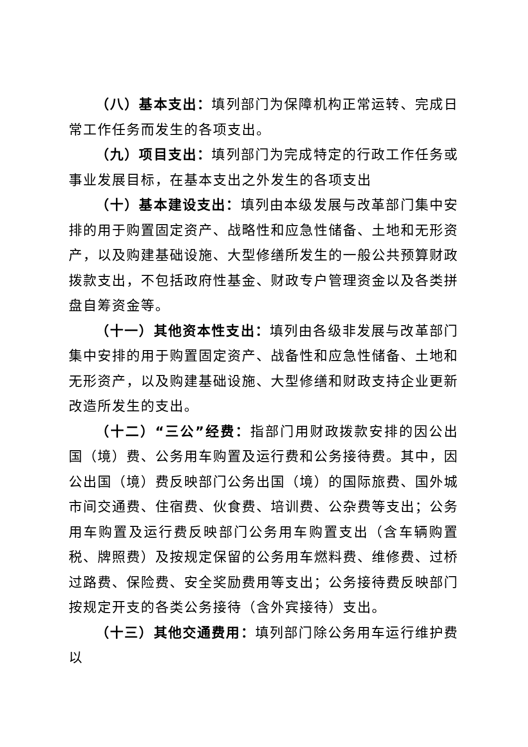（八）基本支出：填列部门为保障机构正常运转、完成日常工作任务而发生的各项支出。
（九）项目支出：填列部门为完成特定的行政工作任务或事业发展目标，在基本支出之外发生的各项支出
（十）基本建设支出：填列由本级发展与改革部门集中安排的用于购置固定资产、战略性和应急性储备、土地和无形资产，以及购建基础设施、大型修缮所发生的一般公共预算财政拨款支出，不包括政府性基金、财政专户管理资金以及各类拼盘自筹资金等。
（十一）其他资本性支出：填列由各级非发展与改革部门集中安排的用于购置固定资产、战备性和应急性储备、土地和无形资产，以及购建基础设施、大型修缮和财政支持企业更新改造所发生的支出。
（十二）“三公”经费：指部门用财政拨款安排的因公出国（境）费、公务用车购置及运行费和公务接待费。其中，因公出国（境）费反映部门公务出国（境）的国际旅费、国外城市间交通费、住宿费、伙食费、培训费、公杂费等支出；公务用车购置及运行费反映部门公务用车购置支出（含车辆购置税、牌照费）及按规定保留的公务用车燃料费、维修费、过桥过路费、保险费、安全奖励费用等支出；公务接待费反映部门按规定开支的各类公务接待（含外宾接待）支出。
（十三）其他交通费用：填列部门除公务用车运行维护费以